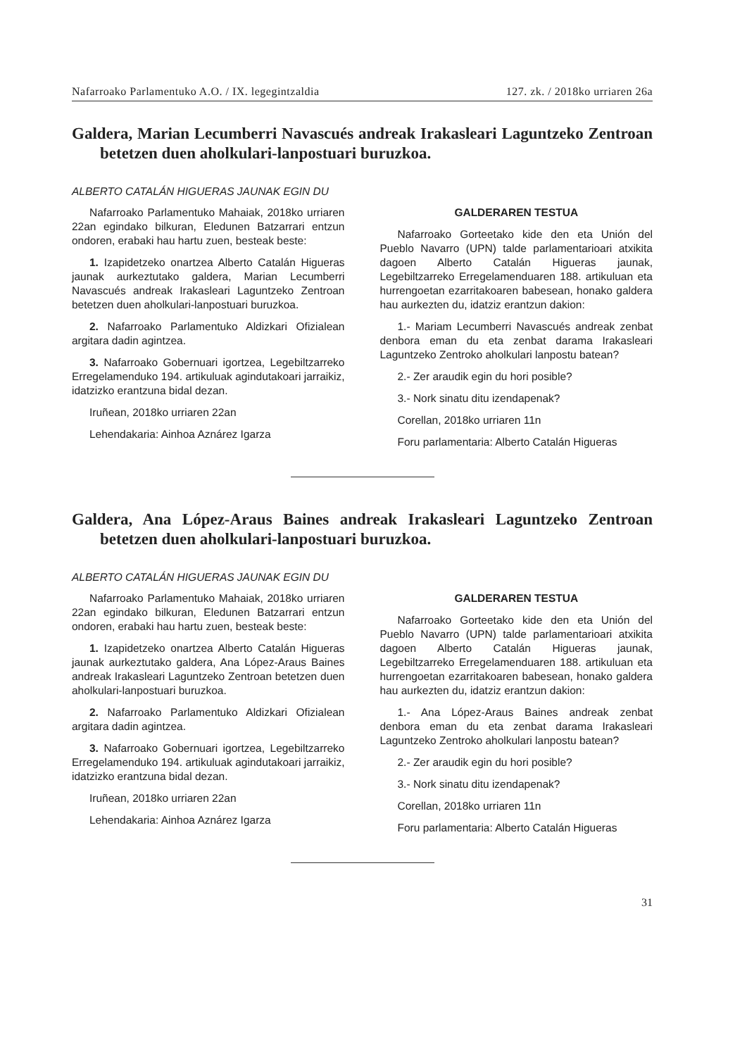Nafarroako Parlamentuko A.O. / IX. legegintzaldia 127. zk. / 2018ko urriaren 26a
Galdera, Marian Lecumberri Navascués andreak Irakasleari Laguntzeko Zentroan betetzen duen aholkulari-lanpostuari buruzkoa.
ALBERTO CATALÁN HIGUERAS JAUNAK EGIN DU
Nafarroako Parlamentuko Mahaiak, 2018ko urriaren 22an egindako bilkuran, Eledunen Batzarrari entzun ondoren, erabaki hau hartu zuen, besteak beste:
1. Izapidetzeko onartzea Alberto Catalán Higueras jaunak aurkeztutako galdera, Marian Lecumberri Navascués andreak Irakasleari Laguntzeko Zentroan betetzen duen aholkulari-lanpostuari buruzkoa.
2. Nafarroako Parlamentuko Aldizkari Ofizialean argitara dadin agintzea.
3. Nafarroako Gobernuari igortzea, Legebiltzarreko Erregelamenduko 194. artikuluak agindutakoari jarraikiz, idatzizko erantzuna bidal dezan.
Iruñean, 2018ko urriaren 22an
Lehendakaria: Ainhoa Aznárez Igarza
GALDERAREN TESTUA
Nafarroako Gorteetako kide den eta Unión del Pueblo Navarro (UPN) talde parlamentarioari atxikita dagoen Alberto Catalán Higueras jaunak, Legebiltzarreko Erregelamenduaren 188. artikuluan eta hurrengoetan ezarritakoaren babesean, honako galdera hau aurkezten du, idatziz erantzun dakion:
1.- Mariam Lecumberri Navascués andreak zenbat denbora eman du eta zenbat darama Irakasleari Laguntzeko Zentroko aholkulari lanpostu batean?
2.- Zer araudik egin du hori posible?
3.- Nork sinatu ditu izendapenak?
Corellan, 2018ko urriaren 11n
Foru parlamentaria: Alberto Catalán Higueras
Galdera, Ana López-Araus Baines andreak Irakasleari Laguntzeko Zentroan betetzen duen aholkulari-lanpostuari buruzkoa.
ALBERTO CATALÁN HIGUERAS JAUNAK EGIN DU
Nafarroako Parlamentuko Mahaiak, 2018ko urriaren 22an egindako bilkuran, Eledunen Batzarrari entzun ondoren, erabaki hau hartu zuen, besteak beste:
1. Izapidetzeko onartzea Alberto Catalán Higueras jaunak aurkeztutako galdera, Ana López-Araus Baines andreak Irakasleari Laguntzeko Zentroan betetzen duen aholkulari-lanpostuari buruzkoa.
2. Nafarroako Parlamentuko Aldizkari Ofizialean argitara dadin agintzea.
3. Nafarroako Gobernuari igortzea, Legebiltzarreko Erregelamenduko 194. artikuluak agindutakoari jarraikiz, idatzizko erantzuna bidal dezan.
Iruñean, 2018ko urriaren 22an
Lehendakaria: Ainhoa Aznárez Igarza
GALDERAREN TESTUA
Nafarroako Gorteetako kide den eta Unión del Pueblo Navarro (UPN) talde parlamentarioari atxikita dagoen Alberto Catalán Higueras jaunak, Legebiltzarreko Erregelamenduaren 188. artikuluan eta hurrengoetan ezarritakoaren babesean, honako galdera hau aurkezten du, idatziz erantzun dakion:
1.- Ana López-Araus Baines andreak zenbat denbora eman du eta zenbat darama Irakasleari Laguntzeko Zentroko aholkulari lanpostu batean?
2.- Zer araudik egin du hori posible?
3.- Nork sinatu ditu izendapenak?
Corellan, 2018ko urriaren 11n
Foru parlamentaria: Alberto Catalán Higueras
31